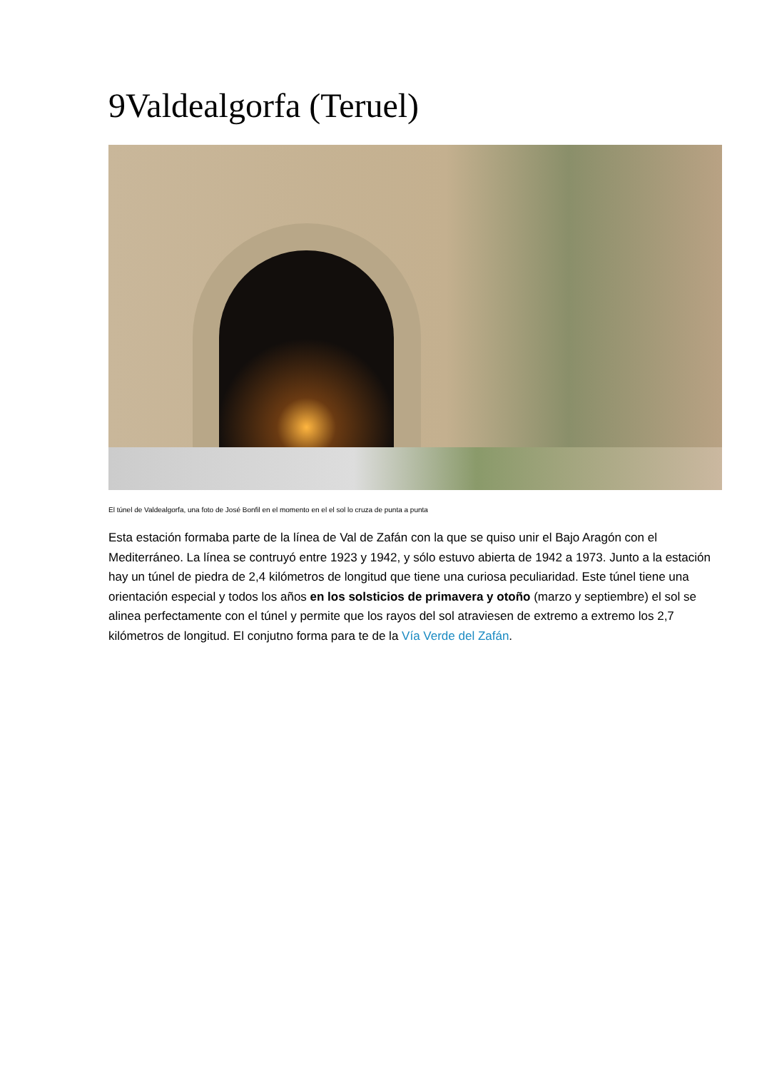9Valdealgorfa (Teruel)
El túnel de Valdealgorfa, una foto de José Bonfil en el momento en el el sol lo cruza de punta a punta
Esta estación formaba parte de la línea de Val de Zafán con la que se quiso unir el Bajo Aragón con el Mediterráneo. La línea se contruyó entre 1923 y 1942, y sólo estuvo abierta de 1942 a 1973. Junto a la estación hay un túnel de piedra de 2,4 kilómetros de longitud que tiene una curiosa peculiaridad. Este túnel tiene una orientación especial y todos los años en los solsticios de primavera y otoño (marzo y septiembre) el sol se alinea perfectamente con el túnel y permite que los rayos del sol atraviesen de extremo a extremo los 2,7 kilómetros de longitud. El conjutno forma para te de la Vía Verde del Zafán.